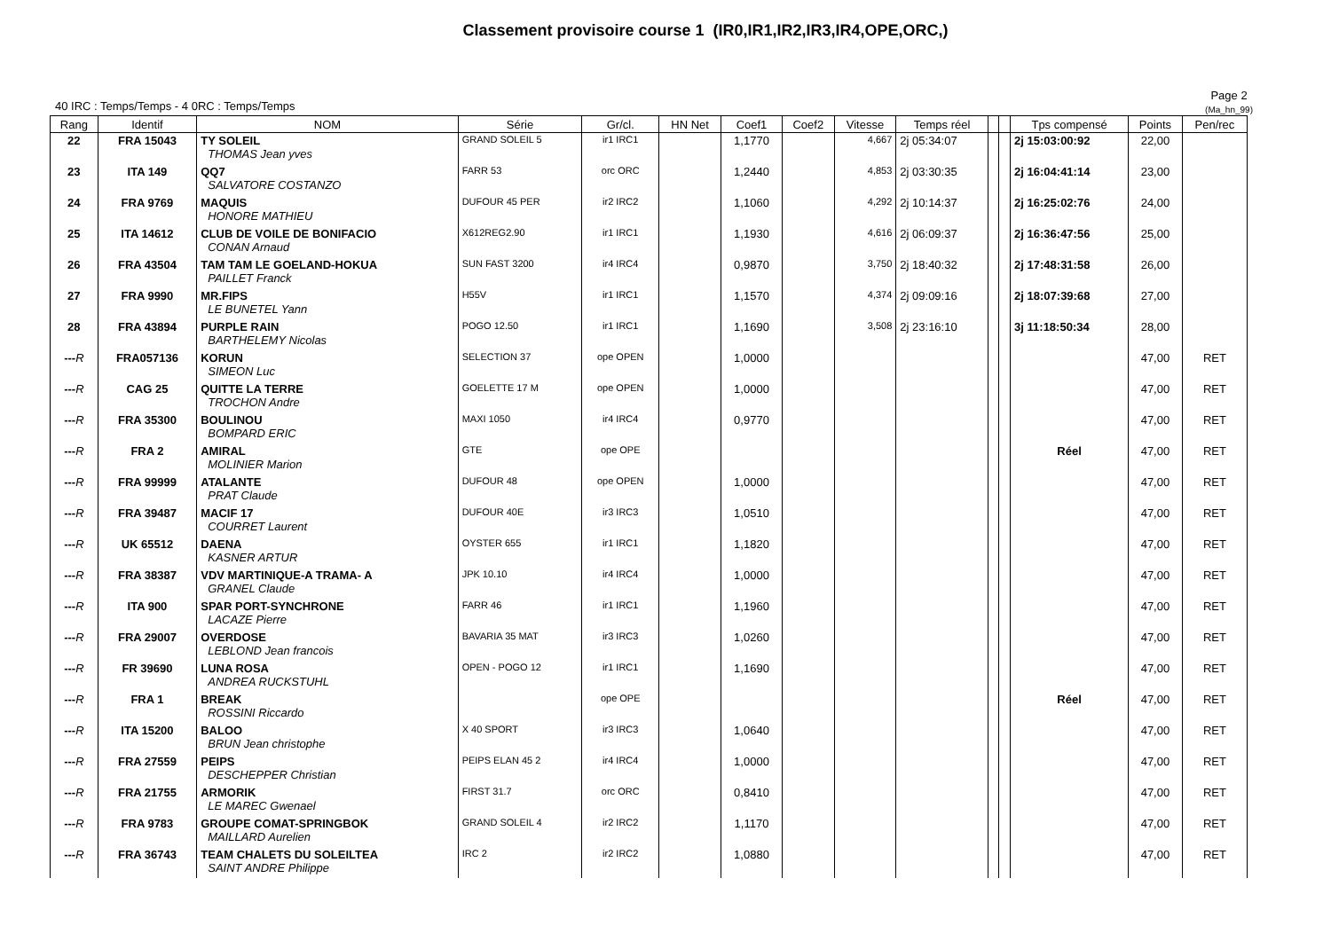Classement provisoire course 1 (IR0,IR1,IR2,IR3,IR4,OPE,ORC,)
40 IRC : Temps/Temps - 4 0RC : Temps/Temps
Page 2
(Ma_hn_99)
| Rang | Identif | NOM | Série | Gr/cl. | HN Net | Coef1 | Coef2 | Vitesse | Temps réel | | | Tps compensé | Points | Pen/rec |
| --- | --- | --- | --- | --- | --- | --- | --- | --- | --- | --- | --- | --- | --- | --- |
| 22 | FRA 15043 | TY SOLEIL THOMAS Jean yves | GRAND SOLEIL 5 | ir1 IRC1 | | 1,1770 | | 4,667 | 2j 05:34:07 | | | 2j 15:03:00:92 | 22,00 | |
| 23 | ITA 149 | QQ7 SALVATORE COSTANZO | FARR 53 | orc ORC | | 1,2440 | | 4,853 | 2j 03:30:35 | | | 2j 16:04:41:14 | 23,00 | |
| 24 | FRA 9769 | MAQUIS HONORE MATHIEU | DUFOUR 45 PER | ir2 IRC2 | | 1,1060 | | 4,292 | 2j 10:14:37 | | | 2j 16:25:02:76 | 24,00 | |
| 25 | ITA 14612 | CLUB DE VOILE DE BONIFACIO CONAN Arnaud | X612REG2.90 | ir1 IRC1 | | 1,1930 | | 4,616 | 2j 06:09:37 | | | 2j 16:36:47:56 | 25,00 | |
| 26 | FRA 43504 | TAM TAM LE GOELAND-HOKUA PAILLET Franck | SUN FAST 3200 | ir4 IRC4 | | 0,9870 | | 3,750 | 2j 18:40:32 | | | 2j 17:48:31:58 | 26,00 | |
| 27 | FRA 9990 | MR.FIPS LE BUNETEL Yann | H55V | ir1 IRC1 | | 1,1570 | | 4,374 | 2j 09:09:16 | | | 2j 18:07:39:68 | 27,00 | |
| 28 | FRA 43894 | PURPLE RAIN BARTHELEMY Nicolas | POGO 12.50 | ir1 IRC1 | | 1,1690 | | 3,508 | 2j 23:16:10 | | | 3j 11:18:50:34 | 28,00 | |
| --- R | FRA057136 | KORUN SIMEON Luc | SELECTION 37 | ope OPEN | | 1,0000 | | | | | | | 47,00 | RET |
| --- R | CAG 25 | QUITTE LA TERRE TROCHON Andre | GOELETTE 17 M | ope OPEN | | 1,0000 | | | | | | | 47,00 | RET |
| --- R | FRA 35300 | BOULINOU BOMPARD ERIC | MAXI 1050 | ir4 IRC4 | | 0,9770 | | | | | | | 47,00 | RET |
| --- R | FRA 2 | AMIRAL MOLINIER Marion | GTE | ope OPE | | | | | | | | Réel | 47,00 | RET |
| --- R | FRA 99999 | ATALANTE PRAT Claude | DUFOUR 48 | ope OPEN | | 1,0000 | | | | | | | 47,00 | RET |
| --- R | FRA 39487 | MACIF 17 COURRET Laurent | DUFOUR 40E | ir3 IRC3 | | 1,0510 | | | | | | | 47,00 | RET |
| --- R | UK 65512 | DAENA KASNER ARTUR | OYSTER 655 | ir1 IRC1 | | 1,1820 | | | | | | | 47,00 | RET |
| --- R | FRA 38387 | VDV MARTINIQUE-A TRAMA- A GRANEL Claude | JPK 10.10 | ir4 IRC4 | | 1,0000 | | | | | | | 47,00 | RET |
| --- R | ITA 900 | SPAR PORT-SYNCHRONE LACAZE Pierre | FARR 46 | ir1 IRC1 | | 1,1960 | | | | | | | 47,00 | RET |
| --- R | FRA 29007 | OVERDOSE LEBLOND Jean francois | BAVARIA 35 MAT | ir3 IRC3 | | 1,0260 | | | | | | | 47,00 | RET |
| --- R | FR 39690 | LUNA ROSA ANDREA RUCKSTUHL | OPEN - POGO 12 | ir1 IRC1 | | 1,1690 | | | | | | | 47,00 | RET |
| --- R | FRA 1 | BREAK ROSSINI Riccardo | | ope OPE | | | | | | | | Réel | 47,00 | RET |
| --- R | ITA 15200 | BALOO BRUN Jean christophe | X 40 SPORT | ir3 IRC3 | | 1,0640 | | | | | | | 47,00 | RET |
| --- R | FRA 27559 | PEIPS DESCHEPPER Christian | PEIPS ELAN 45 2 | ir4 IRC4 | | 1,0000 | | | | | | | 47,00 | RET |
| --- R | FRA 21755 | ARMORIK LE MAREC Gwenael | FIRST 31.7 | orc ORC | | 0,8410 | | | | | | | 47,00 | RET |
| --- R | FRA 9783 | GROUPE COMAT-SPRINGBOK MAILLARD Aurelien | GRAND SOLEIL 4 | ir2 IRC2 | | 1,1170 | | | | | | | 47,00 | RET |
| --- R | FRA 36743 | TEAM CHALETS DU SOLEILTEA SAINT ANDRE Philippe | IRC 2 | ir2 IRC2 | | 1,0880 | | | | | | | 47,00 | RET |